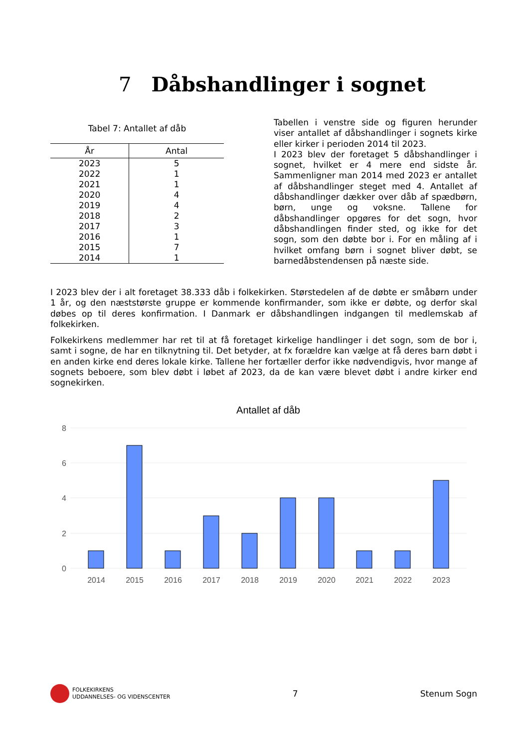7 Dåbshandlinger i sognet
Tabel 7: Antallet af dåb
| År | Antal |
| --- | --- |
| 2023 | 5 |
| 2022 | 1 |
| 2021 | 1 |
| 2020 | 4 |
| 2019 | 4 |
| 2018 | 2 |
| 2017 | 3 |
| 2016 | 1 |
| 2015 | 7 |
| 2014 | 1 |
Tabellen i venstre side og figuren herunder viser antallet af dåbshandlinger i sognets kirke eller kirker i perioden 2014 til 2023.
I 2023 blev der foretaget 5 dåbshandlinger i sognet, hvilket er 4 mere end sidste år. Sammenligner man 2014 med 2023 er antallet af dåbshandlinger steget med 4. Antallet af dåbshandlinger dækker over dåb af spædbørn, børn, unge og voksne. Tallene for dåbshandlinger opgøres for det sogn, hvor dåbshandlingen finder sted, og ikke for det sogn, som den døbte bor i. For en måling af i hvilket omfang børn i sognet bliver døbt, se barnedåbstendensen på næste side.
I 2023 blev der i alt foretaget 38.333 dåb i folkekirken. Størstedelen af de døbte er småbørn under 1 år, og den næststørste gruppe er kommende konfirmander, som ikke er døbte, og derfor skal døbes op til deres konfirmation. I Danmark er dåbshandlingen indgangen til medlemskab af folkekirken.
Folkekirkens medlemmer har ret til at få foretaget kirkelige handlinger i det sogn, som de bor i, samt i sogne, de har en tilknytning til. Det betyder, at fx forældre kan vælge at få deres barn døbt i en anden kirke end deres lokale kirke. Tallene her fortæller derfor ikke nødvendigvis, hvor mange af sognets beboere, som blev døbt i løbet af 2023, da de kan være blevet døbt i andre kirker end sognekirken.
Antallet af dåb
8
6
4
2
0
2014
2015
2016
2017
2018
2019
2020
2021
2022
2023
FOLKEKIRKENS
UDDANNELSES- OG VIDENSCENTER
7 Stenum Sogn